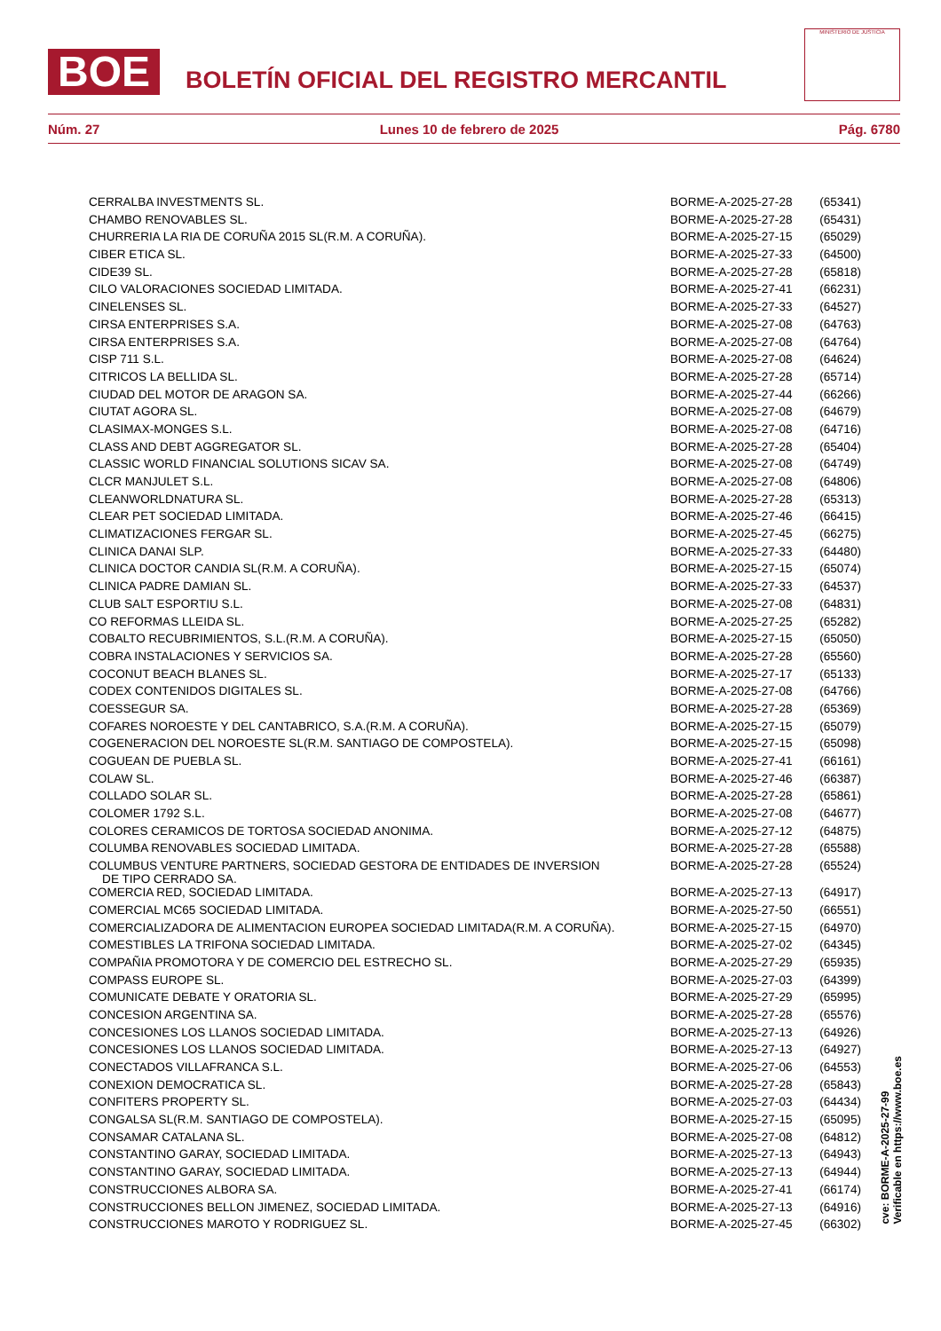BOE
BOLETÍN OFICIAL DEL REGISTRO MERCANTIL
MINISTERIO DE JUSTICIA
Núm. 27 Lunes 10 de febrero de 2025 Pág. 6780
| CERRALBA INVESTMENTS SL. | BORME-A-2025-27-28 | (65341) |
| CHAMBO RENOVABLES SL. | BORME-A-2025-27-28 | (65431) |
| CHURRERIA LA RIA DE CORUÑA 2015 SL(R.M. A CORUÑA). | BORME-A-2025-27-15 | (65029) |
| CIBER ETICA SL. | BORME-A-2025-27-33 | (64500) |
| CIDE39 SL. | BORME-A-2025-27-28 | (65818) |
| CILO VALORACIONES SOCIEDAD LIMITADA. | BORME-A-2025-27-41 | (66231) |
| CINELENSES SL. | BORME-A-2025-27-33 | (64527) |
| CIRSA ENTERPRISES S.A. | BORME-A-2025-27-08 | (64763) |
| CIRSA ENTERPRISES S.A. | BORME-A-2025-27-08 | (64764) |
| CISP 711 S.L. | BORME-A-2025-27-08 | (64624) |
| CITRICOS LA BELLIDA SL. | BORME-A-2025-27-28 | (65714) |
| CIUDAD DEL MOTOR DE ARAGON SA. | BORME-A-2025-27-44 | (66266) |
| CIUTAT AGORA SL. | BORME-A-2025-27-08 | (64679) |
| CLASIMAX-MONGES S.L. | BORME-A-2025-27-08 | (64716) |
| CLASS AND DEBT AGGREGATOR SL. | BORME-A-2025-27-28 | (65404) |
| CLASSIC WORLD FINANCIAL SOLUTIONS SICAV SA. | BORME-A-2025-27-08 | (64749) |
| CLCR MANJULET S.L. | BORME-A-2025-27-08 | (64806) |
| CLEANWORLDNATURA SL. | BORME-A-2025-27-28 | (65313) |
| CLEAR PET SOCIEDAD LIMITADA. | BORME-A-2025-27-46 | (66415) |
| CLIMATIZACIONES FERGAR SL. | BORME-A-2025-27-45 | (66275) |
| CLINICA DANAI SLP. | BORME-A-2025-27-33 | (64480) |
| CLINICA DOCTOR CANDIA SL(R.M. A CORUÑA). | BORME-A-2025-27-15 | (65074) |
| CLINICA PADRE DAMIAN SL. | BORME-A-2025-27-33 | (64537) |
| CLUB SALT ESPORTIU S.L. | BORME-A-2025-27-08 | (64831) |
| CO REFORMAS LLEIDA SL. | BORME-A-2025-27-25 | (65282) |
| COBALTO RECUBRIMIENTOS, S.L.(R.M. A CORUÑA). | BORME-A-2025-27-15 | (65050) |
| COBRA INSTALACIONES Y SERVICIOS SA. | BORME-A-2025-27-28 | (65560) |
| COCONUT BEACH BLANES SL. | BORME-A-2025-27-17 | (65133) |
| CODEX CONTENIDOS DIGITALES SL. | BORME-A-2025-27-08 | (64766) |
| COESSEGUR SA. | BORME-A-2025-27-28 | (65369) |
| COFARES NOROESTE Y DEL CANTABRICO, S.A.(R.M. A CORUÑA). | BORME-A-2025-27-15 | (65079) |
| COGENERACION DEL NOROESTE SL(R.M. SANTIAGO DE COMPOSTELA). | BORME-A-2025-27-15 | (65098) |
| COGUEAN DE PUEBLA SL. | BORME-A-2025-27-41 | (66161) |
| COLAW SL. | BORME-A-2025-27-46 | (66387) |
| COLLADO SOLAR SL. | BORME-A-2025-27-28 | (65861) |
| COLOMER 1792 S.L. | BORME-A-2025-27-08 | (64677) |
| COLORES CERAMICOS DE TORTOSA SOCIEDAD ANONIMA. | BORME-A-2025-27-12 | (64875) |
| COLUMBA RENOVABLES SOCIEDAD LIMITADA. | BORME-A-2025-27-28 | (65588) |
| COLUMBUS VENTURE PARTNERS, SOCIEDAD GESTORA DE ENTIDADES DE INVERSION DE TIPO CERRADO SA. | BORME-A-2025-27-28 | (65524) |
| COMERCIA RED, SOCIEDAD LIMITADA. | BORME-A-2025-27-13 | (64917) |
| COMERCIAL MC65 SOCIEDAD LIMITADA. | BORME-A-2025-27-50 | (66551) |
| COMERCIALIZADORA DE ALIMENTACION EUROPEA SOCIEDAD LIMITADA(R.M. A CORUÑA). | BORME-A-2025-27-15 | (64970) |
| COMESTIBLES LA TRIFONA SOCIEDAD LIMITADA. | BORME-A-2025-27-02 | (64345) |
| COMPAÑIA PROMOTORA Y DE COMERCIO DEL ESTRECHO SL. | BORME-A-2025-27-29 | (65935) |
| COMPASS EUROPE SL. | BORME-A-2025-27-03 | (64399) |
| COMUNICATE DEBATE Y ORATORIA SL. | BORME-A-2025-27-29 | (65995) |
| CONCESION ARGENTINA SA. | BORME-A-2025-27-28 | (65576) |
| CONCESIONES LOS LLANOS SOCIEDAD LIMITADA. | BORME-A-2025-27-13 | (64926) |
| CONCESIONES LOS LLANOS SOCIEDAD LIMITADA. | BORME-A-2025-27-13 | (64927) |
| CONECTADOS VILLAFRANCA S.L. | BORME-A-2025-27-06 | (64553) |
| CONEXION DEMOCRATICA SL. | BORME-A-2025-27-28 | (65843) |
| CONFITERS PROPERTY SL. | BORME-A-2025-27-03 | (64434) |
| CONGALSA SL(R.M. SANTIAGO DE COMPOSTELA). | BORME-A-2025-27-15 | (65095) |
| CONSAMAR CATALANA SL. | BORME-A-2025-27-08 | (64812) |
| CONSTANTINO GARAY, SOCIEDAD LIMITADA. | BORME-A-2025-27-13 | (64943) |
| CONSTANTINO GARAY, SOCIEDAD LIMITADA. | BORME-A-2025-27-13 | (64944) |
| CONSTRUCCIONES ALBORA SA. | BORME-A-2025-27-41 | (66174) |
| CONSTRUCCIONES BELLON JIMENEZ, SOCIEDAD LIMITADA. | BORME-A-2025-27-13 | (64916) |
| CONSTRUCCIONES MAROTO Y RODRIGUEZ SL. | BORME-A-2025-27-45 | (66302) |
cve: BORME-A-2025-27-99
Verificable en https://www.boe.es